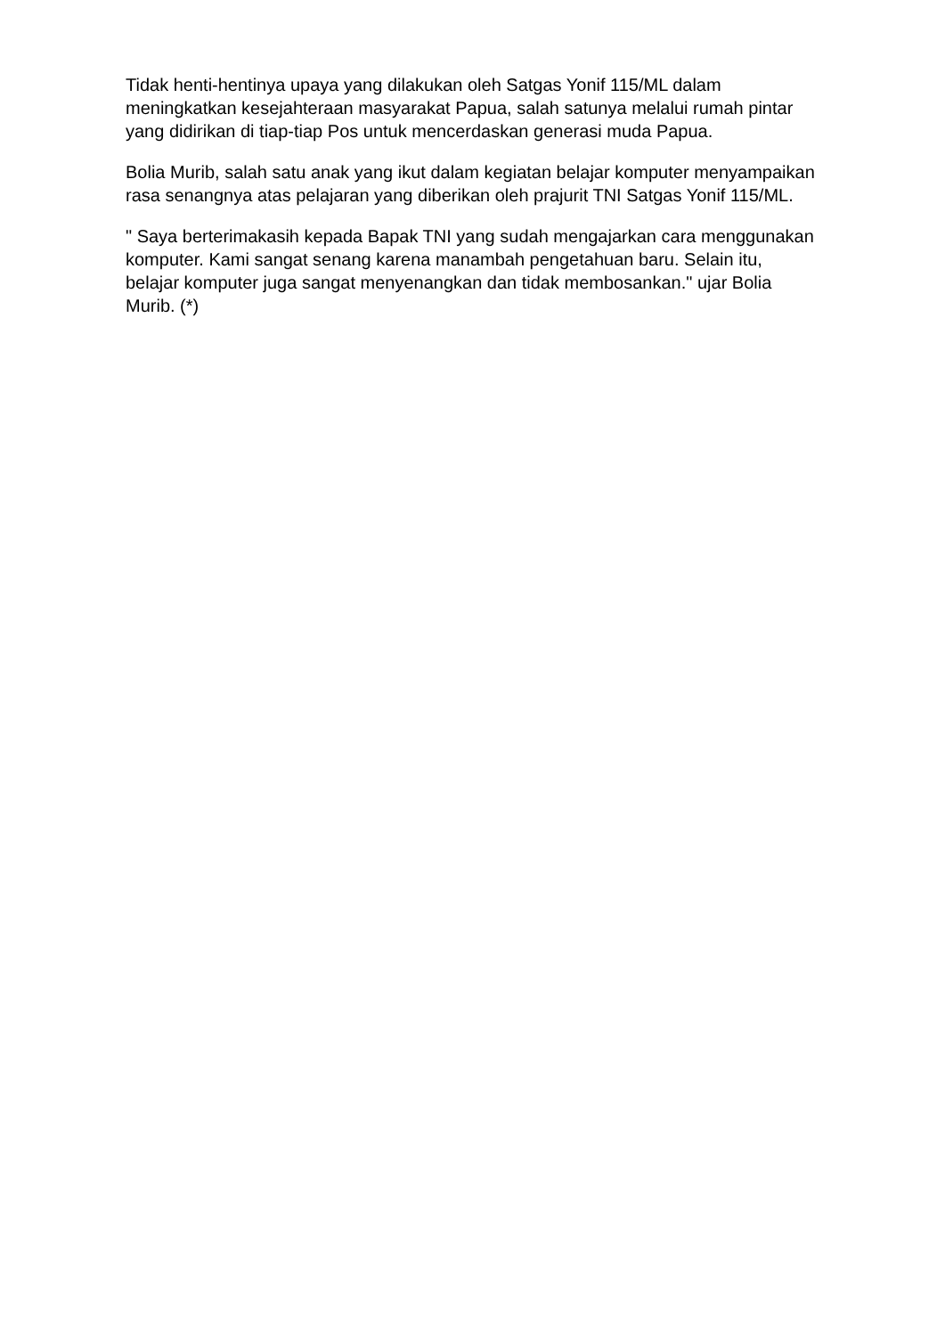Tidak henti-hentinya upaya yang dilakukan oleh Satgas Yonif 115/ML dalam meningkatkan kesejahteraan masyarakat Papua, salah satunya melalui rumah pintar yang didirikan di tiap-tiap Pos untuk mencerdaskan generasi muda Papua.
Bolia Murib, salah satu anak yang ikut dalam kegiatan belajar komputer menyampaikan rasa senangnya atas pelajaran yang diberikan oleh prajurit TNI Satgas Yonif 115/ML.
" Saya berterimakasih kepada Bapak TNI yang sudah mengajarkan cara menggunakan komputer. Kami sangat senang karena manambah pengetahuan baru. Selain itu, belajar komputer juga sangat menyenangkan dan tidak membosankan." ujar Bolia Murib. (*)